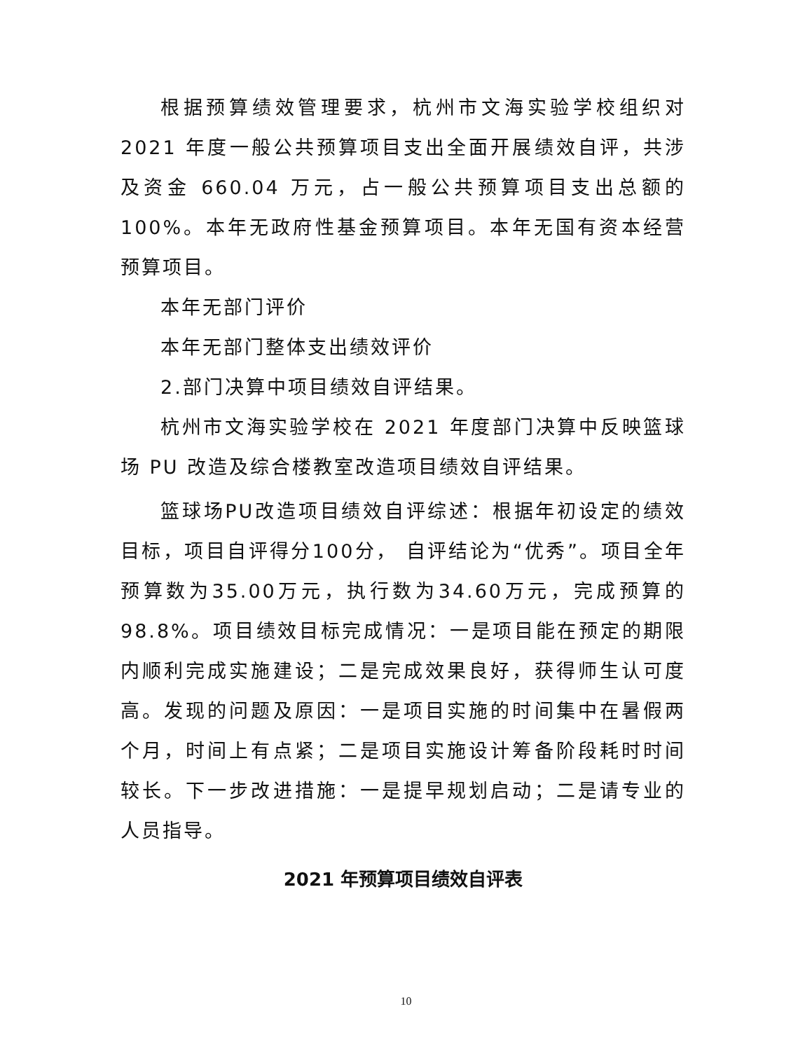根据预算绩效管理要求，杭州市文海实验学校组织对 2021 年度一般公共预算项目支出全面开展绩效自评，共涉及资金 660.04 万元，占一般公共预算项目支出总额的 100%。本年无政府性基金预算项目。本年无国有资本经营预算项目。
本年无部门评价
本年无部门整体支出绩效评价
2.部门决算中项目绩效自评结果。
杭州市文海实验学校在 2021 年度部门决算中反映篮球场 PU 改造及综合楼教室改造项目绩效自评结果。
篮球场PU改造项目绩效自评综述：根据年初设定的绩效目标，项目自评得分100分， 自评结论为“优秀”。项目全年预算数为35.00万元，执行数为34.60万元，完成预算的98.8%。项目绩效目标完成情况：一是项目能在预定的期限内顺利完成实施建设；二是完成效果良好，获得师生认可度高。发现的问题及原因：一是项目实施的时间集中在暑假两个月，时间上有点紧；二是项目实施设计筹备阶段耗时时间较长。下一步改进措施：一是提早规划启动；二是请专业的人员指导。
2021 年预算项目绩效自评表
10